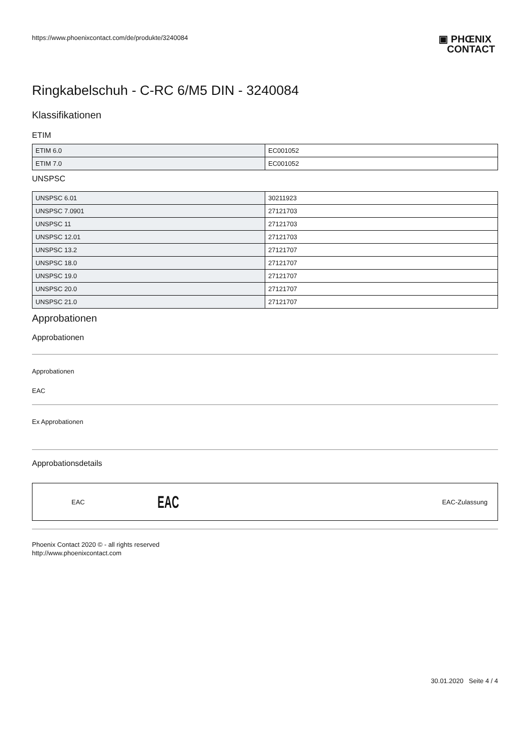https://www.phoenixcontact.com/de/produkte/3240084 ▣ PHŒNIX
CONTACT
Ringkabelschuh - C-RC 6/M5 DIN - 3240084
Klassifikationen
ETIM
| ETIM 6.0 | EC001052 |
| ETIM 7.0 | EC001052 |
UNSPSC
| UNSPSC 6.01 | 30211923 |
| UNSPSC 7.0901 | 27121703 |
| UNSPSC 11 | 27121703 |
| UNSPSC 12.01 | 27121703 |
| UNSPSC 13.2 | 27121707 |
| UNSPSC 18.0 | 27121707 |
| UNSPSC 19.0 | 27121707 |
| UNSPSC 20.0 | 27121707 |
| UNSPSC 21.0 | 27121707 |
Approbationen
Approbationen
Approbationen
EAC
Ex Approbationen
Approbationsdetails
EAC EAC EAC-Zulassung
Phoenix Contact 2020 © - all rights reserved
http://www.phoenixcontact.com
30.01.2020 Seite 4 / 4